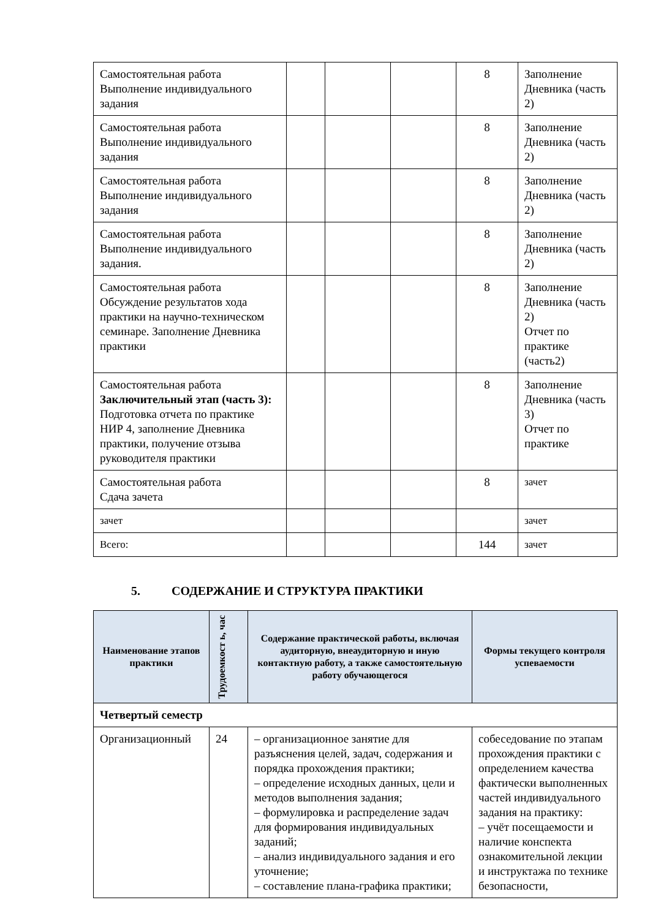| Самостоятельная работа Выполнение индивидуального задания | | | | 8 | Заполнение Дневника (часть 2) |
| Самостоятельная работа Выполнение индивидуального задания | | | | 8 | Заполнение Дневника (часть 2) |
| Самостоятельная работа Выполнение индивидуального задания | | | | 8 | Заполнение Дневника (часть 2) |
| Самостоятельная работа Выполнение индивидуального задания. | | | | 8 | Заполнение Дневника (часть 2) |
| Самостоятельная работа Обсуждение результатов хода практики на научно-техническом семинаре. Заполнение Дневника практики | | | | 8 | Заполнение Дневника (часть 2) Отчет по практике (часть2) |
| Самостоятельная работа Заключительный этап (часть 3): Подготовка отчета по практике НИР 4, заполнение Дневника практики, получение отзыва руководителя практики | | | | 8 | Заполнение Дневника (часть 3) Отчет по практике |
| Самостоятельная работа Сдача зачета | | | | 8 | зачет |
| зачет | | | | | зачет |
| Всего: | | | | 144 | зачет |
5. СОДЕРЖАНИЕ И СТРУКТУРА ПРАКТИКИ
| Наименование этапов практики | Трудоемкост ь, час | Содержание практической работы, включая аудиторную, внеаудиторную и иную контактную работу, а также самостоятельную работу обучающегося | Формы текущего контроля успеваемости |
| --- | --- | --- | --- |
| Четвертый семестр | | | |
| Организационный | 24 | – организационное занятие для разъяснения целей, задач, содержания и порядка прохождения практики; – определение исходных данных, цели и методов выполнения задания; – формулировка и распределение задач для формирования индивидуальных заданий; – анализ индивидуального задания и его уточнение; – составление плана-графика практики; | собеседование по этапам прохождения практики с определением качества фактически выполненных частей индивидуального задания на практику: – учёт посещаемости и наличие конспекта ознакомительной лекции и инструктажа по технике безопасности, |